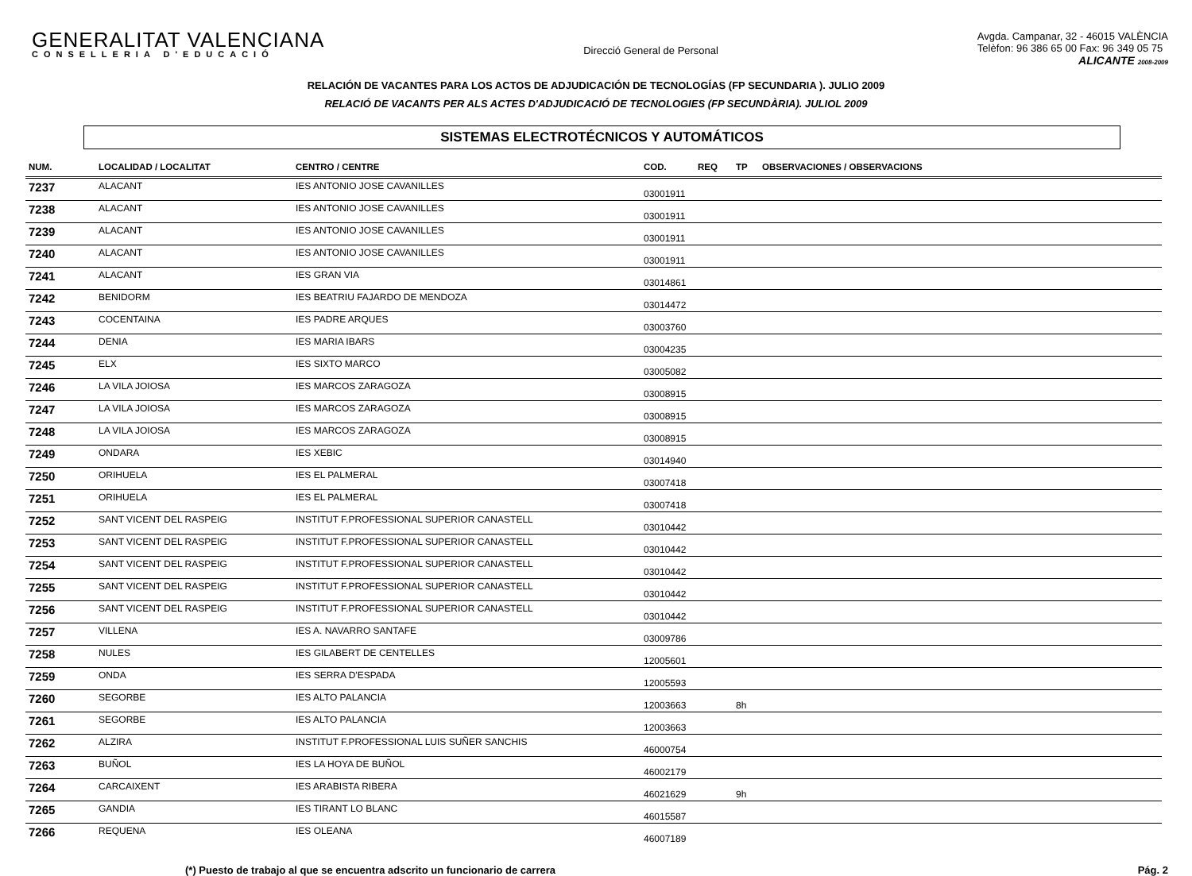GENERALITAT VALENCIANA
CONSELLERIA D'EDUCACIÓ
Direcció General de Personal
Avgda. Campanar, 32 - 46015 VALÈNCIA
Telèfon: 96 386 65 00 Fax: 96 349 05 75
ALICANTE 2008-2009
RELACIÓN DE VACANTES PARA LOS ACTOS DE ADJUDICACIÓN DE TECNOLOGÍAS (FP SECUNDARIA ). JULIO 2009
RELACIÓ DE VACANTS PER ALS ACTES D'ADJUDICACIÓ DE TECNOLOGIES (FP SECUNDÀRIA). JULIOL 2009
SISTEMAS ELECTROTÉCNICOS Y AUTOMÁTICOS
| NUM. | LOCALIDAD / LOCALITAT | CENTRO / CENTRE | COD. | REQ | TP | OBSERVACIONES / OBSERVACIONS |
| --- | --- | --- | --- | --- | --- | --- |
| 7237 | ALACANT | IES ANTONIO JOSE CAVANILLES | 03001911 | | | |
| 7238 | ALACANT | IES ANTONIO JOSE CAVANILLES | 03001911 | | | |
| 7239 | ALACANT | IES ANTONIO JOSE CAVANILLES | 03001911 | | | |
| 7240 | ALACANT | IES ANTONIO JOSE CAVANILLES | 03001911 | | | |
| 7241 | ALACANT | IES GRAN VIA | 03014861 | | | |
| 7242 | BENIDORM | IES BEATRIU FAJARDO DE MENDOZA | 03014472 | | | |
| 7243 | COCENTAINA | IES PADRE ARQUES | 03003760 | | | |
| 7244 | DENIA | IES MARIA IBARS | 03004235 | | | |
| 7245 | ELX | IES SIXTO MARCO | 03005082 | | | |
| 7246 | LA VILA JOIOSA | IES MARCOS ZARAGOZA | 03008915 | | | |
| 7247 | LA VILA JOIOSA | IES MARCOS ZARAGOZA | 03008915 | | | |
| 7248 | LA VILA JOIOSA | IES MARCOS ZARAGOZA | 03008915 | | | |
| 7249 | ONDARA | IES XEBIC | 03014940 | | | |
| 7250 | ORIHUELA | IES EL PALMERAL | 03007418 | | | |
| 7251 | ORIHUELA | IES EL PALMERAL | 03007418 | | | |
| 7252 | SANT VICENT DEL RASPEIG | INSTITUT F.PROFESSIONAL SUPERIOR CANASTELL | 03010442 | | | |
| 7253 | SANT VICENT DEL RASPEIG | INSTITUT F.PROFESSIONAL SUPERIOR CANASTELL | 03010442 | | | |
| 7254 | SANT VICENT DEL RASPEIG | INSTITUT F.PROFESSIONAL SUPERIOR CANASTELL | 03010442 | | | |
| 7255 | SANT VICENT DEL RASPEIG | INSTITUT F.PROFESSIONAL SUPERIOR CANASTELL | 03010442 | | | |
| 7256 | SANT VICENT DEL RASPEIG | INSTITUT F.PROFESSIONAL SUPERIOR CANASTELL | 03010442 | | | |
| 7257 | VILLENA | IES A. NAVARRO SANTAFE | 03009786 | | | |
| 7258 | NULES | IES GILABERT DE CENTELLES | 12005601 | | | |
| 7259 | ONDA | IES SERRA D'ESPADA | 12005593 | | | |
| 7260 | SEGORBE | IES ALTO PALANCIA | 12003663 | | 8h | |
| 7261 | SEGORBE | IES ALTO PALANCIA | 12003663 | | | |
| 7262 | ALZIRA | INSTITUT F.PROFESSIONAL LUIS SUÑER SANCHIS | 46000754 | | | |
| 7263 | BUÑOL | IES LA HOYA DE BUÑOL | 46002179 | | | |
| 7264 | CARCAIXENT | IES ARABISTA RIBERA | 46021629 | | 9h | |
| 7265 | GANDIA | IES TIRANT LO BLANC | 46015587 | | | |
| 7266 | REQUENA | IES OLEANA | 46007189 | | | |
(*) Puesto de trabajo al que se encuentra adscrito un funcionario de carrera Pág. 2